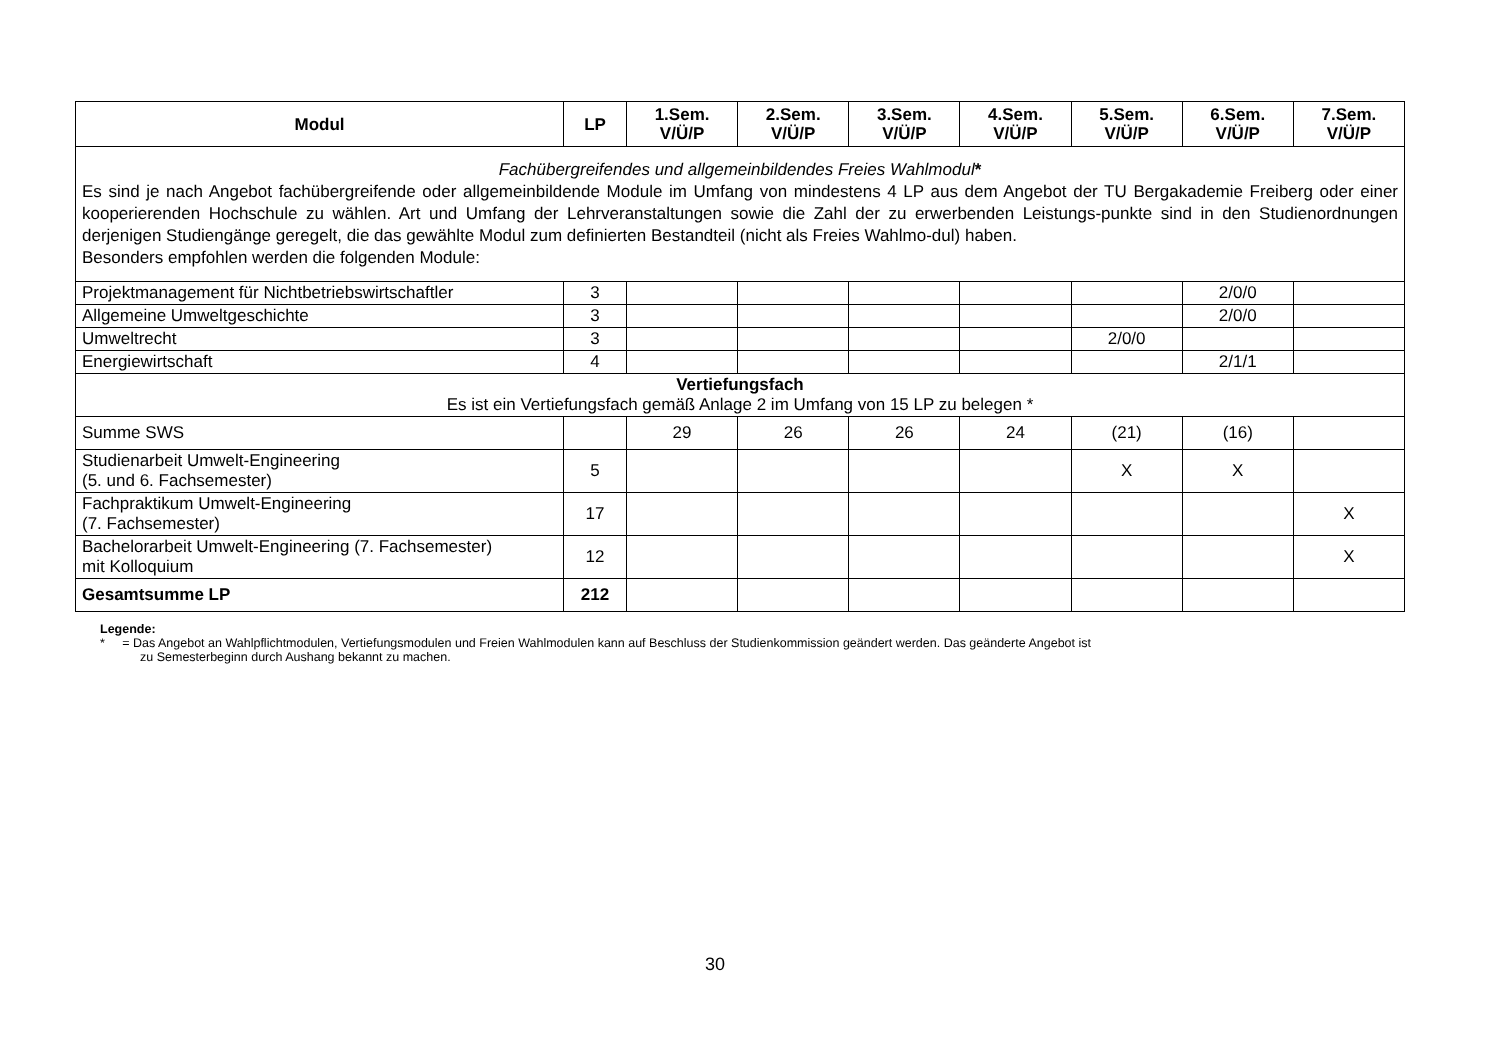| Modul | LP | 1.Sem. V/Ü/P | 2.Sem. V/Ü/P | 3.Sem. V/Ü/P | 4.Sem. V/Ü/P | 5.Sem. V/Ü/P | 6.Sem. V/Ü/P | 7.Sem. V/Ü/P |
| --- | --- | --- | --- | --- | --- | --- | --- | --- |
| Fachübergreifendes und allgemeinbildendes Freies Wahlmodul * Es sind je nach Angebot fachübergreifende oder allgemeinbildende Module im Umfang von mindestens 4 LP aus dem Angebot der TU Bergakademie Freiberg oder einer kooperierenden Hochschule zu wählen. Art und Umfang der Lehrveranstaltungen sowie die Zahl der zu erwerbenden Leistungs-punkte sind in den Studienordnungen derjenigen Studiengänge geregelt, die das gewählte Modul zum definierten Bestandteil (nicht als Freies Wahlmo-dul) haben. Besonders empfohlen werden die folgenden Module: | | | | | | | | |
| Projektmanagement für Nichtbetriebswirtschaftler | 3 | | | | | | 2/0/0 | |
| Allgemeine Umweltgeschichte | 3 | | | | | | 2/0/0 | |
| Umweltrecht | 3 | | | | | 2/0/0 | | |
| Energiewirtschaft | 4 | | | | | | 2/1/1 | |
| Vertiefungsfach Es ist ein Vertiefungsfach gemäß Anlage 2 im Umfang von 15 LP zu belegen * | | | | | | | | |
| Summe SWS | | 29 | 26 | 26 | 24 | (21) | (16) | |
| Studienarbeit Umwelt-Engineering (5. und 6. Fachsemester) | 5 | | | | | X | X | |
| Fachpraktikum Umwelt-Engineering (7. Fachsemester) | 17 | | | | | | | X |
| Bachelorarbeit Umwelt-Engineering (7. Fachsemester) mit Kolloquium | 12 | | | | | | | X |
| Gesamtsumme LP | 212 | | | | | | | |
Legende:
* = Das Angebot an Wahlpflichtmodulen, Vertiefungsmodulen und Freien Wahlmodulen kann auf Beschluss der Studienkommission geändert werden. Das geänderte Angebot ist
zu Semesterbeginn durch Aushang bekannt zu machen.
30